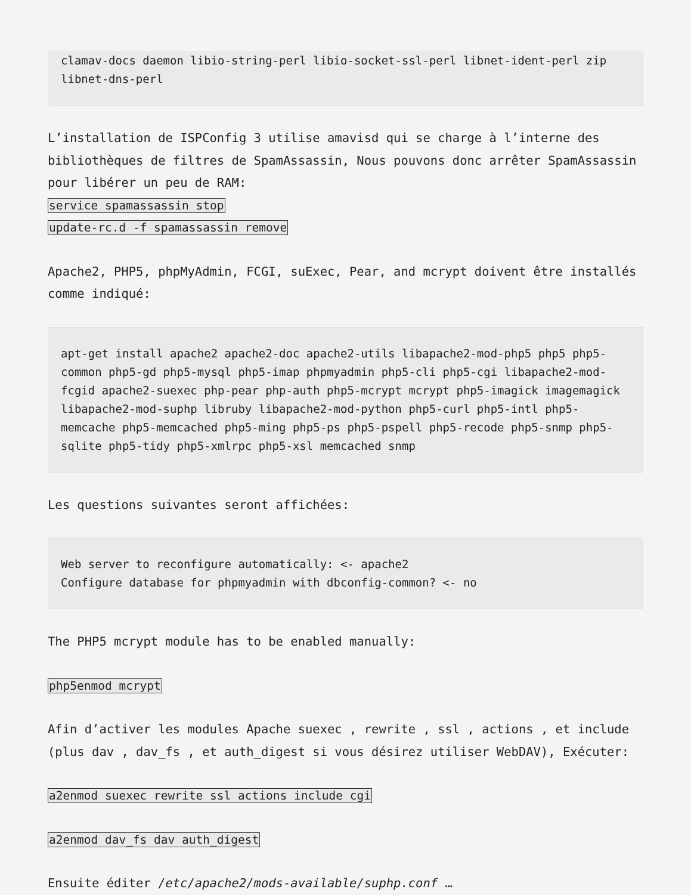clamav-docs daemon libio-string-perl libio-socket-ssl-perl libnet-ident-perl zip libnet-dns-perl
L’installation de ISPConfig 3 utilise amavisd qui se charge à l’interne des bibliothèques de filtres de SpamAssassin, Nous pouvons donc arrêter SpamAssassin pour libérer un peu de RAM:
service spamassassin stop
update-rc.d -f spamassassin remove
Apache2, PHP5, phpMyAdmin, FCGI, suExec, Pear, and mcrypt doivent être installés comme indiqué:
apt-get install apache2 apache2-doc apache2-utils libapache2-mod-php5 php5 php5-common php5-gd php5-mysql php5-imap phpmyadmin php5-cli php5-cgi libapache2-mod-fcgid apache2-suexec php-pear php-auth php5-mcrypt mcrypt php5-imagick imagemagick libapache2-mod-suphp libruby libapache2-mod-python php5-curl php5-intl php5-memcache php5-memcached php5-ming php5-ps php5-pspell php5-recode php5-snmp php5-sqlite php5-tidy php5-xmlrpc php5-xsl memcached snmp
Les questions suivantes seront affichées:
Web server to reconfigure automatically: <- apache2
Configure database for phpmyadmin with dbconfig-common? <- no
The PHP5 mcrypt module has to be enabled manually:
php5enmod mcrypt
Afin d’activer les modules Apache suexec , rewrite , ssl , actions , et include (plus dav , dav_fs , et auth_digest si vous désirez utiliser WebDAV), Exécuter:
a2enmod suexec rewrite ssl actions include cgi
a2enmod dav_fs dav auth_digest
Ensuite éditer /etc/apache2/mods-available/suphp.conf …